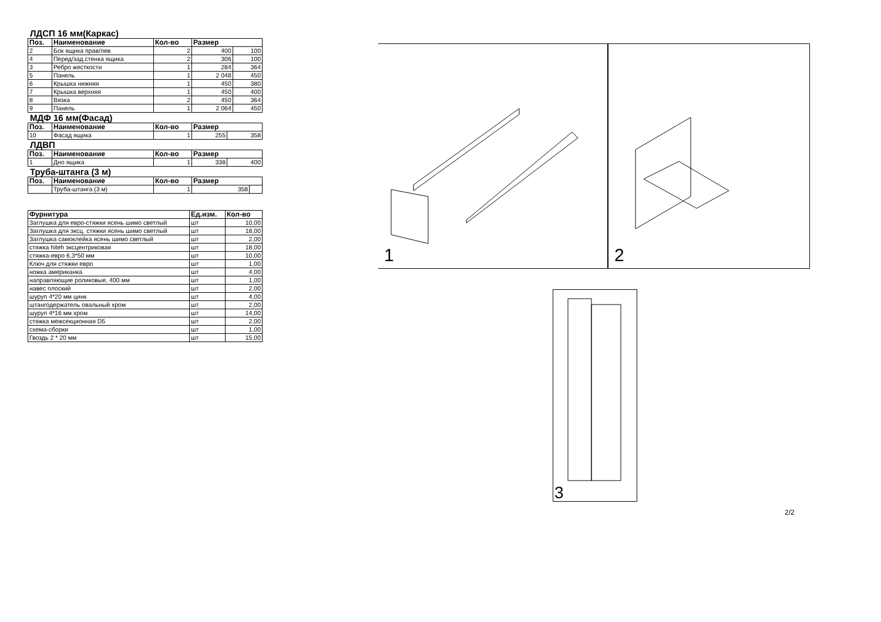ЛДСП 16 мм(Каркас)
| Поз. | Наименование | Кол-во | Размер | |
| --- | --- | --- | --- | --- |
| 2 | Бок ящика прав/лев | 2 | 400 | 100 |
| 4 | Перед/зад.стенка ящика | 2 | 306 | 100 |
| 3 | Ребро жесткости | 1 | 284 | 364 |
| 5 | Панель | 1 | 2 048 | 450 |
| 6 | Крышка нижняя | 1 | 450 | 380 |
| 7 | Крышка верхняя | 1 | 450 | 400 |
| 8 | Вязка | 2 | 450 | 364 |
| 9 | Панель | 1 | 2 064 | 450 |
МДФ 16 мм(Фасад)
| Поз. | Наименование | Кол-во | Размер | |
| --- | --- | --- | --- | --- |
| 10 | Фасад ящика | 1 | 255 | 358 |
ЛДВП
| Поз. | Наименование | Кол-во | Размер | |
| --- | --- | --- | --- | --- |
| 1 | Дно ящика | 1 | 338 | 400 |
Труба-штанга (3 м)
| Поз. | Наименование | Кол-во | Размер | |
| --- | --- | --- | --- | --- |
| | Труба-штанга (3 м) | 1 | 358 | |
| Фурнитура | Ед.изм. | Кол-во |
| --- | --- | --- |
| Заглушка для евро-стяжки ясень шимо светлый | шт | 10,00 |
| Заглушка для эксц. стяжки ясень шимо светлый | шт | 18,00 |
| Заглушка самоклейка ясень шимо светлый | шт | 2,00 |
| стяжка hiteh эксцентриковая | шт | 18,00 |
| стяжка-евро 6,3*50 мм | шт | 10,00 |
| Ключ для стяжки евро | шт | 1,00 |
| ножка американка | шт | 4,00 |
| направляющие роликовые, 400 мм | шт | 1,00 |
| навес плоский | шт | 2,00 |
| шуруп 4*20 мм цинк | шт | 4,00 |
| штангодержатель овальный хром | шт | 2,00 |
| шуруп 4*16 мм хром | шт | 14,00 |
| стяжка межсекционная D5 | шт | 2,00 |
| схема-сборки | шт | 1,00 |
| Гвоздь 2 * 20 мм | шт | 15,00 |
1
2
3
2/2